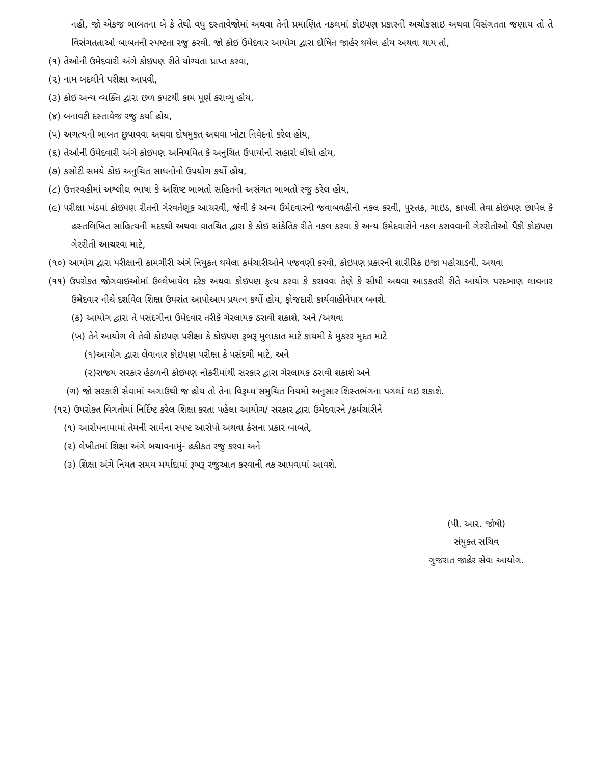નહી, જો એકજ બાબતના બે કે તેથી વધુ દસ્તાવેજોમાં અથવા તેની પ્રમાણિત નકલમાં કોઇપણ પ્રકારની અચોકસાઇ અથવા વિસંગતતા જણાય તો તે વિસંગતતાઓ બાબતની સ્પષ્ટતા રજુ કરવી. જો કોઇ ઉમેદવાર આયોગ દ્વારા દોષિત જાહેર થયેલ હોય અથવા થાય તો,
(૧) તેઓની ઉમેદવારી અંગે કોઇપણ રીતે યોગ્યતા પ્રાપ્ત કરવા,
(૨) નામ બદલીને પરીક્ષા આપવી,
(૩) કોઇ અન્ય વ્યક્તિ દ્વારા છળ કપટથી કામ પૂર્ણ કરાવ્યુ હોય,
(૪) બનાવટી દસ્તાવેજ રજુ કર્યા હોય,
(૫) અગત્યની બાબત છુપાવવા અથવા દોષમુકત અથવા ખોટા નિવેદનો કરેલ હોય,
(૬) તેઓની ઉમેદવારી અંગે કોઇપણ અનિયમિત કે અનુચિત ઉપાયોનો સહારો લીધો હોય,
(૭) કસોટી સમયે કોઇ અનુચિત સાધનોનો ઉપયોગ કર્યો હોય,
(૮) ઉત્તરવહીમાં અશ્લીલ ભાષા કે અશિષ્ટ બાબતો સહિતની અસંગત બાબતો રજુ કરેલ હોય,
(૯) પરીક્ષા ખંડમાં કોઇપણ રીતની ગેરવર્તણૂક આચરવી, જેવી કે અન્ય ઉમેદવારની જવાબવહીની નકલ કરવી, પુસ્તક, ગાઇડ, કાપલી તેવા કોઇપણ છાપેલ કે હસ્તલિખિત સાહિત્યની મદદથી અથવા વાતચિત દ્વારા કે કોઇ સાંકેતિક રીતે નકલ કરવા કે અન્ય ઉમેદવારોને નકલ કરાવવાની ગેરરીતીઓ પૈકી કોઇપણ ગેરરીતી આચરવા માટે,
(૧૦) આયોગ દ્વારા પરીક્ષાની કામગીરી અંગે નિયુકત થયેલા કર્મચારીઓને પજવણી કરવી, કોઇપણ પ્રકારની શારીરિક ઇજા પહોચાડવી, અથવા
(૧૧) ઉપરોકત જોગવાઇઓમાં ઉલ્લેખાયેલ દરેક અથવા કોઇપણ કૃત્ય કરવા કે કરાવવા તેણે કે સીધી અથવા આડકતરી રીતે આયોગ પરદબાણ લાવનાર ઉમેદવાર નીચે દર્શાવેલ શિક્ષા ઉપરાંત આપોઆપ પ્રયત્ન કર્યો હોય, ફોજદારી કાર્યવાહીનેપાત્ર બનશે.
(ક) આયોગ દ્વારા તે પસંદગીના ઉમેદવાર તરીકે ગેરલાયક ઠરાવી શકાશે, અને /અથવા
(ખ) તેને આયોગ લે તેવી કોઇપણ પરીક્ષા કે કોઇપણ રૂબરૂ મુલાકાત માટે કાયમી કે મુકરર મુદત માટે
(૧)આયોગ દ્વારા લેવાનાર કોઇપણ પરીક્ષા કે પસંદગી માટે, અને
(૨)રાજય સરકાર હેઠળની કોઇપણ નોકરીમાંથી સરકાર દ્વારા ગેરલાયક ઠરાવી શકાશે અને
(ગ) જો સરકારી સેવામાં અગાઉથી જ હોય તો તેના વિરૂધ્ધ સમુચિત નિયમો અનુસાર શિસ્તભંગના પગલાં લઇ શકાશે.
(૧૨) ઉપરોકત વિગતોમાં નિર્દિષ્ટ કરેલ શિક્ષા કરતા પહેલા આયોગ/ સરકાર દ્વારા ઉમેદવારને /કર્મચારીને
(૧) આરોપનામામાં તેમની સામેના સ્પષ્ટ આરોપો અથવા કેસના પ્રકાર બાબતે,
(૨) લેખીતમાં શિક્ષા અંગે બચાવનામું- હકીકત રજુ કરવા અને
(૩) શિક્ષા અંગે નિયત સમય મર્યાદામાં રૂબરૂ રજુઆત કરવાની તક આપવામાં આવશે.
(પી. આર. જોષી)
સંયુકત સચિવ
ગુજરાત જાહેર સેવા આયોગ.